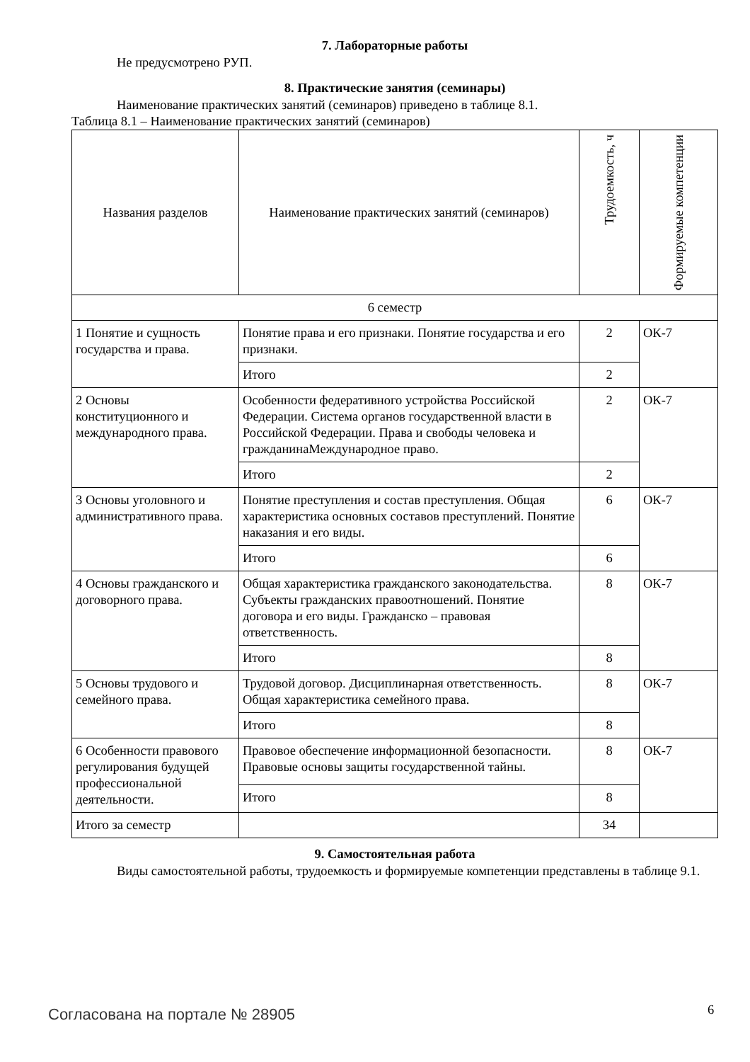7. Лабораторные работы
Не предусмотрено РУП.
8. Практические занятия (семинары)
Наименование практических занятий (семинаров) приведено в таблице 8.1.
Таблица 8.1 – Наименование практических занятий (семинаров)
| Названия разделов | Наименование практических занятий (семинаров) | Трудоемкость, ч | Формируемые компетенции |
| --- | --- | --- | --- |
| 6 семестр | | | |
| 1 Понятие и сущность государства и права. | Понятие права и его признаки. Понятие государства и его признаки. | 2 | ОК-7 |
| | Итого | 2 | |
| 2 Основы конституционного и международного права. | Особенности федеративного устройства Российской Федерации. Система органов государственной власти в Российской Федерации. Права и свободы человека и гражданинаМеждународное право. | 2 | ОК-7 |
| | Итого | 2 | |
| 3 Основы уголовного и административного права. | Понятие преступления и состав преступления. Общая характеристика основных составов преступлений. Понятие наказания и его виды. | 6 | ОК-7 |
| | Итого | 6 | |
| 4 Основы гражданского и договорного права. | Общая характеристика гражданского законодательства. Субъекты гражданских правоотношений. Понятие договора и его виды. Гражданско – правовая ответственность. | 8 | ОК-7 |
| | Итого | 8 | |
| 5 Основы трудового и семейного права. | Трудовой договор. Дисциплинарная ответственность. Общая характеристика семейного права. | 8 | ОК-7 |
| | Итого | 8 | |
| 6 Особенности правового регулирования будущей профессиональной деятельности. | Правовое обеспечение информационной безопасности. Правовые основы защиты государственной тайны. | 8 | ОК-7 |
| | Итого | 8 | |
| Итого за семестр | | 34 | |
9. Самостоятельная работа
Виды самостоятельной работы, трудоемкость и формируемые компетенции представлены в таблице 9.1.
Согласована на портале № 28905 6